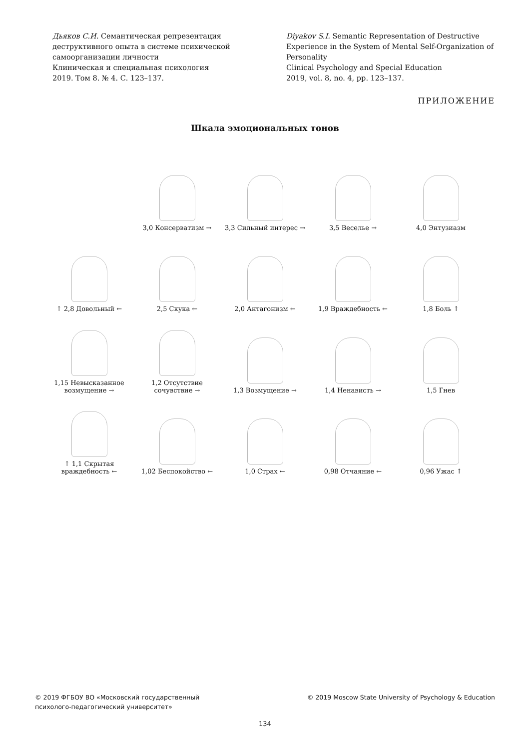Дьяков С.И. Семантическая репрезентация деструктивного опыта в системе психической самоорганизации личности
Клиническая и специальная психология
2019. Том 8. № 4. С. 123–137.
Diyakov S.I. Semantic Representation of Destructive Experience in the System of Mental Self-Organization of Personality
Clinical Psychology and Special Education
2019, vol. 8, no. 4, pp. 123–137.
ПРИЛОЖЕНИЕ
Шкала эмоциональных тонов
3,0 Консерватизм →
3,3 Сильный интерес →
3,5 Веселье →
4,0 Энтузиазм
↑ 2,8 Довольный ←
2,5 Скука ←
2,0 Антагонизм ←
1,9 Враждебность ←
1,8 Боль ↑
1,15 Невысказанное возмущение →
1,2 Отсутствие сочувствие →
1,3 Возмущение →
1,4 Ненависть →
1,5 Гнев
↑ 1,1 Скрытая враждебность ←
1,02 Беспокойство ←
1,0 Страх ←
0,98 Отчаяние ←
0,96 Ужас ↑
© 2019 ФГБОУ ВО «Московский государственный
психолого-педагогический университет»
© 2019 Moscow State University of Psychology & Education
134